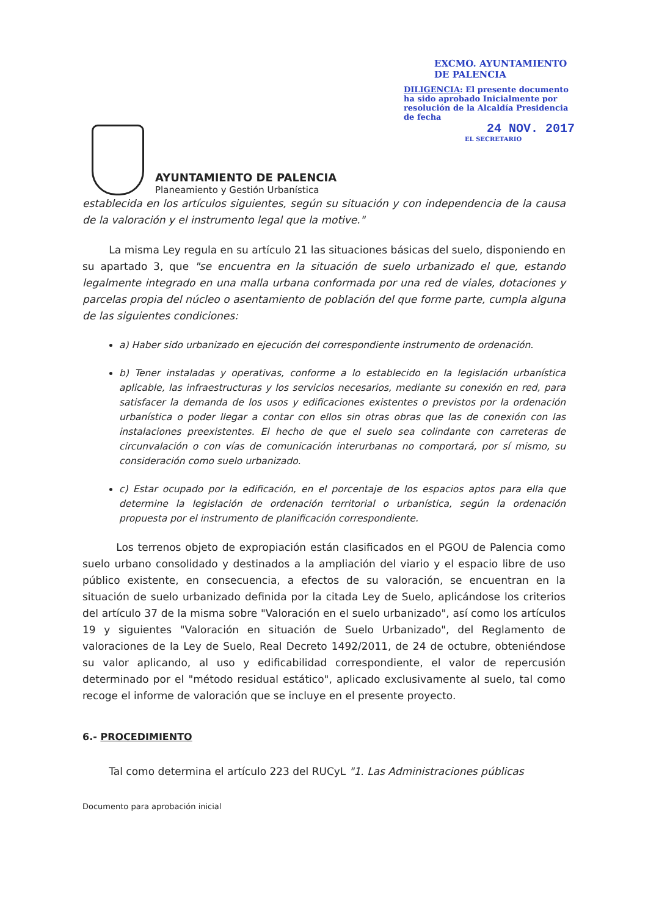AYUNTAMIENTO DE PALENCIA
Planeamiento y Gestión Urbanística
EXCMO. AYUNTAMIENTO DE PALENCIA
DILIGENCIA: El presente documento ha sido aprobado Inicialmente por resolución de la Alcaldía Presidencia de fecha
24 NOV. 2017
EL SECRETARIO
establecida en los artículos siguientes, según su situación y con independencia de la causa de la valoración y el instrumento legal que la motive."
La misma Ley regula en su artículo 21 las situaciones básicas del suelo, disponiendo en su apartado 3, que "se encuentra en la situación de suelo urbanizado el que, estando legalmente integrado en una malla urbana conformada por una red de viales, dotaciones y parcelas propia del núcleo o asentamiento de población del que forme parte, cumpla alguna de las siguientes condiciones:
a) Haber sido urbanizado en ejecución del correspondiente instrumento de ordenación.
b) Tener instaladas y operativas, conforme a lo establecido en la legislación urbanística aplicable, las infraestructuras y los servicios necesarios, mediante su conexión en red, para satisfacer la demanda de los usos y edificaciones existentes o previstos por la ordenación urbanística o poder llegar a contar con ellos sin otras obras que las de conexión con las instalaciones preexistentes. El hecho de que el suelo sea colindante con carreteras de circunvalación o con vías de comunicación interurbanas no comportará, por sí mismo, su consideración como suelo urbanizado.
c) Estar ocupado por la edificación, en el porcentaje de los espacios aptos para ella que determine la legislación de ordenación territorial o urbanística, según la ordenación propuesta por el instrumento de planificación correspondiente.
Los terrenos objeto de expropiación están clasificados en el PGOU de Palencia como suelo urbano consolidado y destinados a la ampliación del viario y el espacio libre de uso público existente, en consecuencia, a efectos de su valoración, se encuentran en la situación de suelo urbanizado definida por la citada Ley de Suelo, aplicándose los criterios del artículo 37 de la misma sobre "Valoración en el suelo urbanizado", así como los artículos 19 y siguientes "Valoración en situación de Suelo Urbanizado", del Reglamento de valoraciones de la Ley de Suelo, Real Decreto 1492/2011, de 24 de octubre, obteniéndose su valor aplicando, al uso y edificabilidad correspondiente, el valor de repercusión determinado por el "método residual estático", aplicado exclusivamente al suelo, tal como recoge el informe de valoración que se incluye en el presente proyecto.
6.- PROCEDIMIENTO
Tal como determina el artículo 223 del RUCyL "1. Las Administraciones públicas
Documento para aprobación inicial